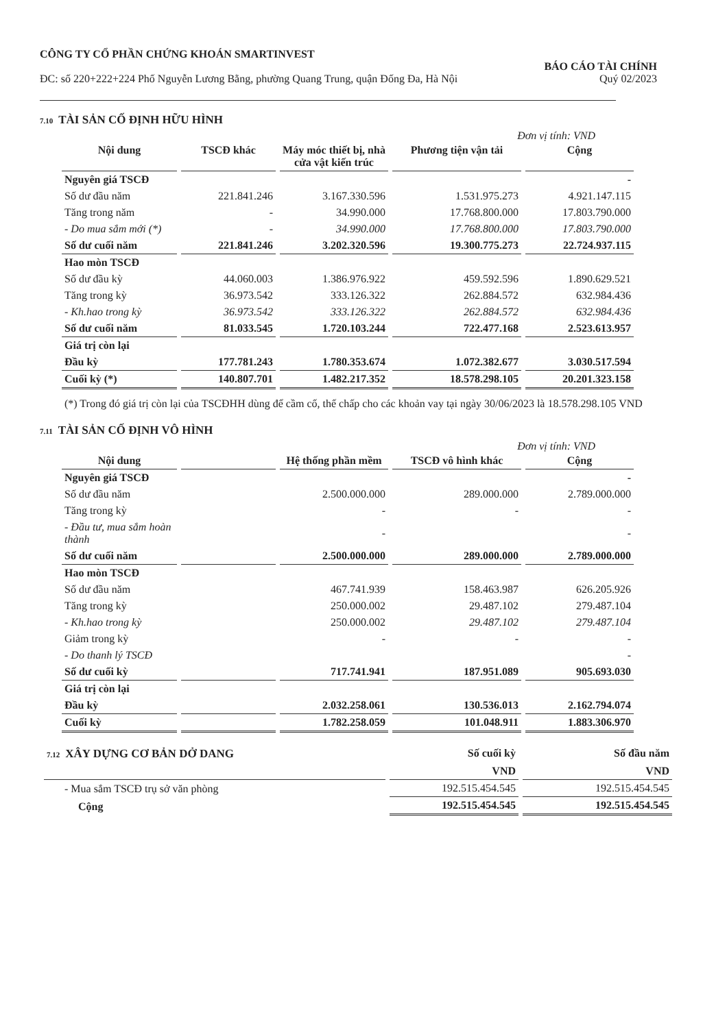CÔNG TY CỔ PHẦN CHỨNG KHOÁN SMARTINVEST
ĐC: số 220+222+224 Phố Nguyễn Lương Bằng, phường Quang Trung, quận Đống Đa, Hà Nội
BÁO CÁO TÀI CHÍNH
Quý 02/2023
7.10 TÀI SẢN CỐ ĐỊNH HỮU HÌNH
Đơn vị tính: VND
| Nội dung | TSCĐ khác | Máy móc thiết bị, nhà cửa vật kiến trúc | Phương tiện vận tải | Cộng |
| --- | --- | --- | --- | --- |
| Nguyên giá TSCĐ | | | | - |
| Số dư đầu năm | 221.841.246 | 3.167.330.596 | 1.531.975.273 | 4.921.147.115 |
| Tăng trong năm | - | 34.990.000 | 17.768.800.000 | 17.803.790.000 |
| - Do mua sắm mới (*) | - | 34.990.000 | 17.768.800.000 | 17.803.790.000 |
| Số dư cuối năm | 221.841.246 | 3.202.320.596 | 19.300.775.273 | 22.724.937.115 |
| Hao mòn TSCĐ | | | | |
| Số dư đầu kỳ | 44.060.003 | 1.386.976.922 | 459.592.596 | 1.890.629.521 |
| Tăng trong kỳ | 36.973.542 | 333.126.322 | 262.884.572 | 632.984.436 |
| - Kh.hao trong kỳ | 36.973.542 | 333.126.322 | 262.884.572 | 632.984.436 |
| Số dư cuối năm | 81.033.545 | 1.720.103.244 | 722.477.168 | 2.523.613.957 |
| Giá trị còn lại | | | | |
| Đầu kỳ | 177.781.243 | 1.780.353.674 | 1.072.382.677 | 3.030.517.594 |
| Cuối kỳ (*) | 140.807.701 | 1.482.217.352 | 18.578.298.105 | 20.201.323.158 |
(*) Trong đó giá trị còn lại của TSCĐHH dùng để cầm cố, thế chấp cho các khoản vay tại ngày 30/06/2023 là 18.578.298.105 VND
7.11 TÀI SẢN CỐ ĐỊNH VÔ HÌNH
Đơn vị tính: VND
| Nội dung | | Hệ thống phần mềm | TSCĐ vô hình khác | Cộng |
| --- | --- | --- | --- | --- |
| Nguyên giá TSCĐ | | | | - |
| Số dư đầu năm | | 2.500.000.000 | 289.000.000 | 2.789.000.000 |
| Tăng trong kỳ | | - | - | - |
| - Đầu tư, mua sắm hoàn thành | | - | | - |
| Số dư cuối năm | | 2.500.000.000 | 289.000.000 | 2.789.000.000 |
| Hao mòn TSCĐ | | | | |
| Số dư đầu năm | | 467.741.939 | 158.463.987 | 626.205.926 |
| Tăng trong kỳ | | 250.000.002 | 29.487.102 | 279.487.104 |
| - Kh.hao trong kỳ | | 250.000.002 | 29.487.102 | 279.487.104 |
| Giảm trong kỳ | | - | - | - |
| - Do thanh lý TSCĐ | | | | - |
| Số dư cuối kỳ | | 717.741.941 | 187.951.089 | 905.693.030 |
| Giá trị còn lại | | | | |
| Đầu kỳ | | 2.032.258.061 | 130.536.013 | 2.162.794.074 |
| Cuối kỳ | | 1.782.258.059 | 101.048.911 | 1.883.306.970 |
| 7.12 XÂY DỰNG CƠ BẢN DỞ DANG | Số cuối kỳ | Số đầu năm |
| --- | --- | --- |
| | VND | VND |
| - Mua sắm TSCĐ trụ sở văn phòng | 192.515.454.545 | 192.515.454.545 |
| Cộng | 192.515.454.545 | 192.515.454.545 |